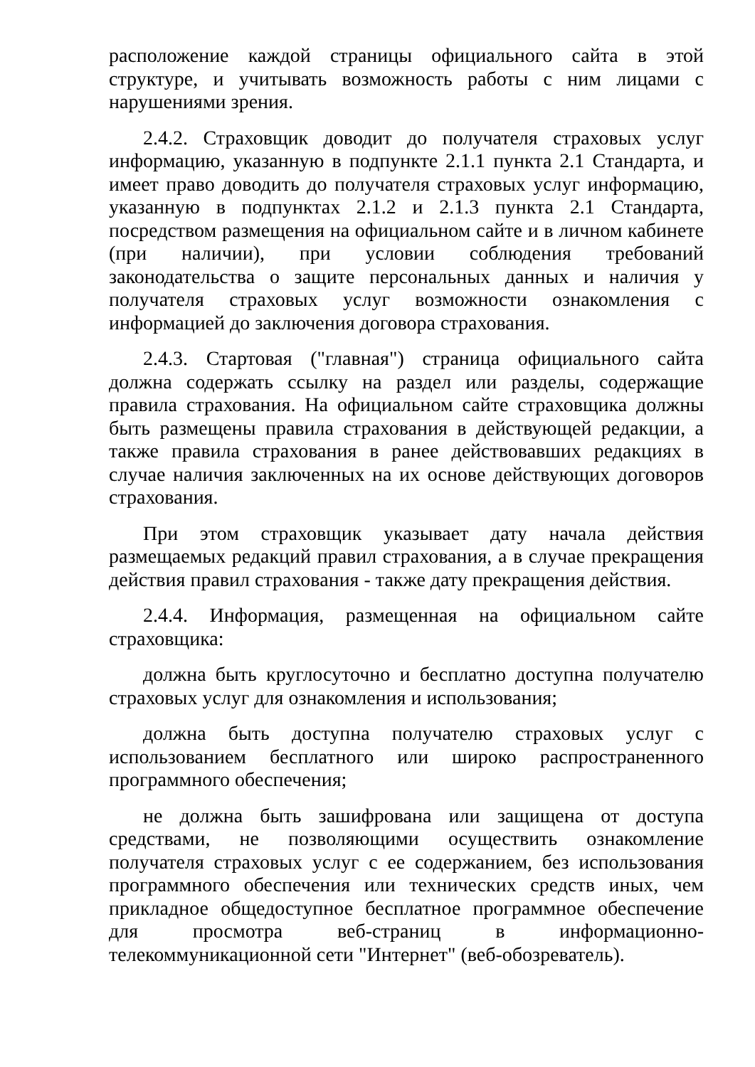расположение каждой страницы официального сайта в этой структуре, и учитывать возможность работы с ним лицами с нарушениями зрения.
2.4.2. Страховщик доводит до получателя страховых услуг информацию, указанную в подпункте 2.1.1 пункта 2.1 Стандарта, и имеет право доводить до получателя страховых услуг информацию, указанную в подпунктах 2.1.2 и 2.1.3 пункта 2.1 Стандарта, посредством размещения на официальном сайте и в личном кабинете (при наличии), при условии соблюдения требований законодательства о защите персональных данных и наличия у получателя страховых услуг возможности ознакомления с информацией до заключения договора страхования.
2.4.3. Стартовая ("главная") страница официального сайта должна содержать ссылку на раздел или разделы, содержащие правила страхования. На официальном сайте страховщика должны быть размещены правила страхования в действующей редакции, а также правила страхования в ранее действовавших редакциях в случае наличия заключенных на их основе действующих договоров страхования.
При этом страховщик указывает дату начала действия размещаемых редакций правил страхования, а в случае прекращения действия правил страхования - также дату прекращения действия.
2.4.4. Информация, размещенная на официальном сайте страховщика:
должна быть круглосуточно и бесплатно доступна получателю страховых услуг для ознакомления и использования;
должна быть доступна получателю страховых услуг с использованием бесплатного или широко распространенного программного обеспечения;
не должна быть зашифрована или защищена от доступа средствами, не позволяющими осуществить ознакомление получателя страховых услуг с ее содержанием, без использования программного обеспечения или технических средств иных, чем прикладное общедоступное бесплатное программное обеспечение для просмотра веб-страниц в информационно-телекоммуникационной сети "Интернет" (веб-обозреватель).